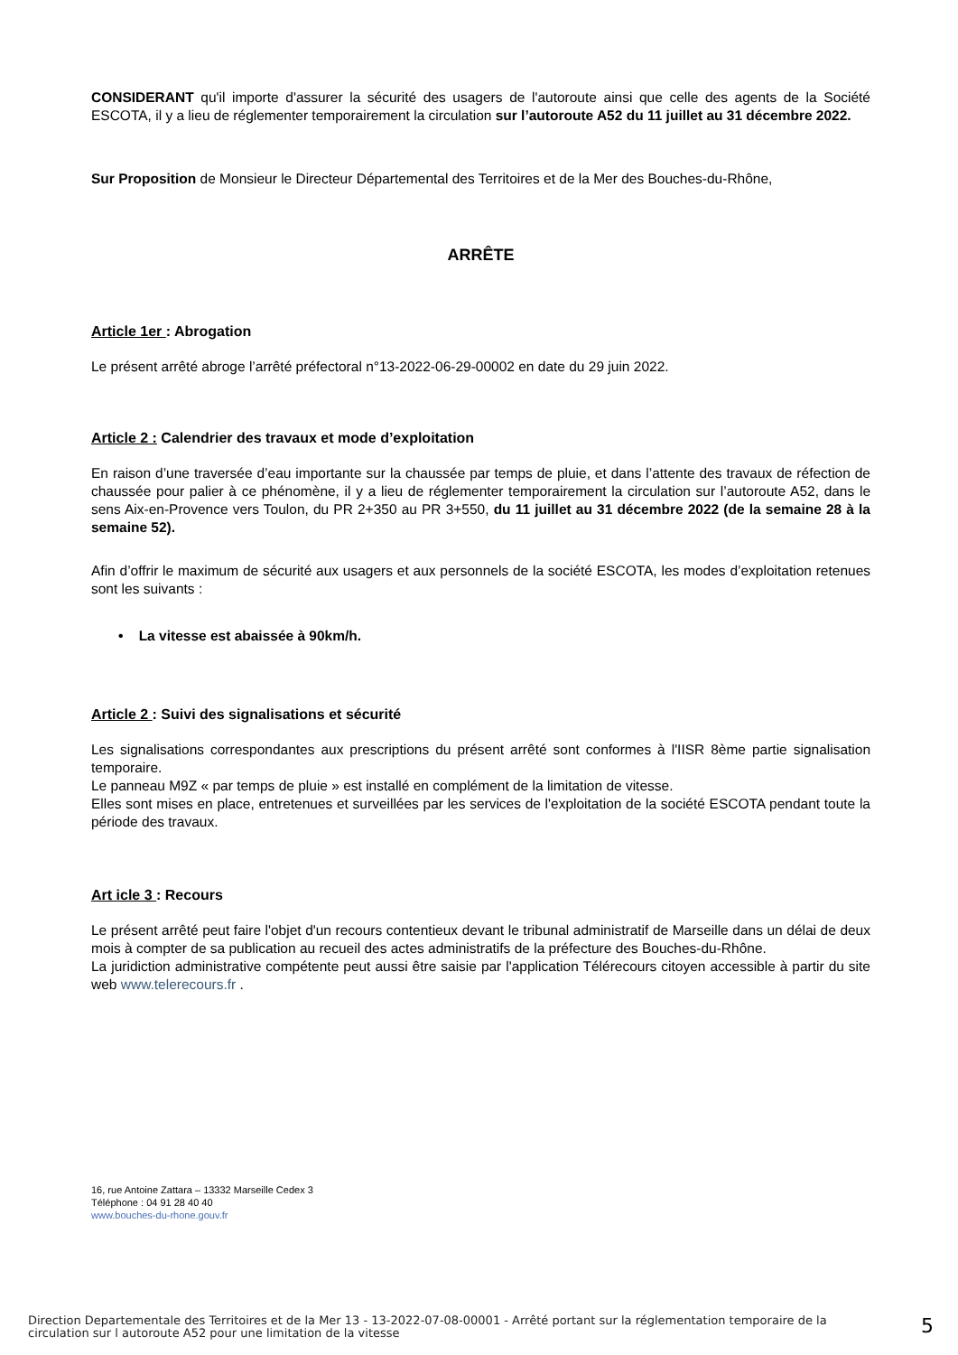CONSIDERANT qu'il importe d'assurer la sécurité des usagers de l'autoroute ainsi que celle des agents de la Société ESCOTA, il y a lieu de réglementer temporairement la circulation sur l’autoroute A52 du 11 juillet au 31 décembre 2022.
Sur Proposition de Monsieur le Directeur Départemental des Territoires et de la Mer des Bouches-du-Rhône,
ARRÊTE
Article 1er : Abrogation
Le présent arrêté abroge l’arrêté préfectoral n°13-2022-06-29-00002 en date du 29 juin 2022.
Article 2 : Calendrier des travaux et mode d’exploitation
En raison d’une traversée d’eau importante sur la chaussée par temps de pluie, et dans l’attente des travaux de réfection de chaussée pour palier à ce phénomène, il y a lieu de réglementer temporairement la circulation sur l’autoroute A52, dans le sens Aix-en-Provence vers Toulon, du PR 2+350 au PR 3+550, du 11 juillet au 31 décembre 2022 (de la semaine 28 à la semaine 52).
Afin d’offrir le maximum de sécurité aux usagers et aux personnels de la société ESCOTA, les modes d’exploitation retenues sont les suivants :
• La vitesse est abaissée à 90km/h.
Article 2 : Suivi des signalisations et sécurité
Les signalisations correspondantes aux prescriptions du présent arrêté sont conformes à l'IISR 8ème partie signalisation temporaire.
Le panneau M9Z « par temps de pluie » est installé en complément de la limitation de vitesse.
Elles sont mises en place, entretenues et surveillées par les services de l'exploitation de la société ESCOTA pendant toute la période des travaux.
Art icle 3 : Recours
Le présent arrêté peut faire l'objet d'un recours contentieux devant le tribunal administratif de Marseille dans un délai de deux mois à compter de sa publication au recueil des actes administratifs de la préfecture des Bouches-du-Rhône.
La juridiction administrative compétente peut aussi être saisie par l'application Télérecours citoyen accessible à partir du site web www.telerecours.fr .
16, rue Antoine Zattara – 13332 Marseille Cedex 3
Téléphone : 04 91 28 40 40
www.bouches-du-rhone.gouv.fr
Direction Departementale des Territoires et de la Mer 13 - 13-2022-07-08-00001 - Arrêté portant sur la réglementation temporaire de la circulation sur l autoroute A52 pour une limitation de la vitesse
5